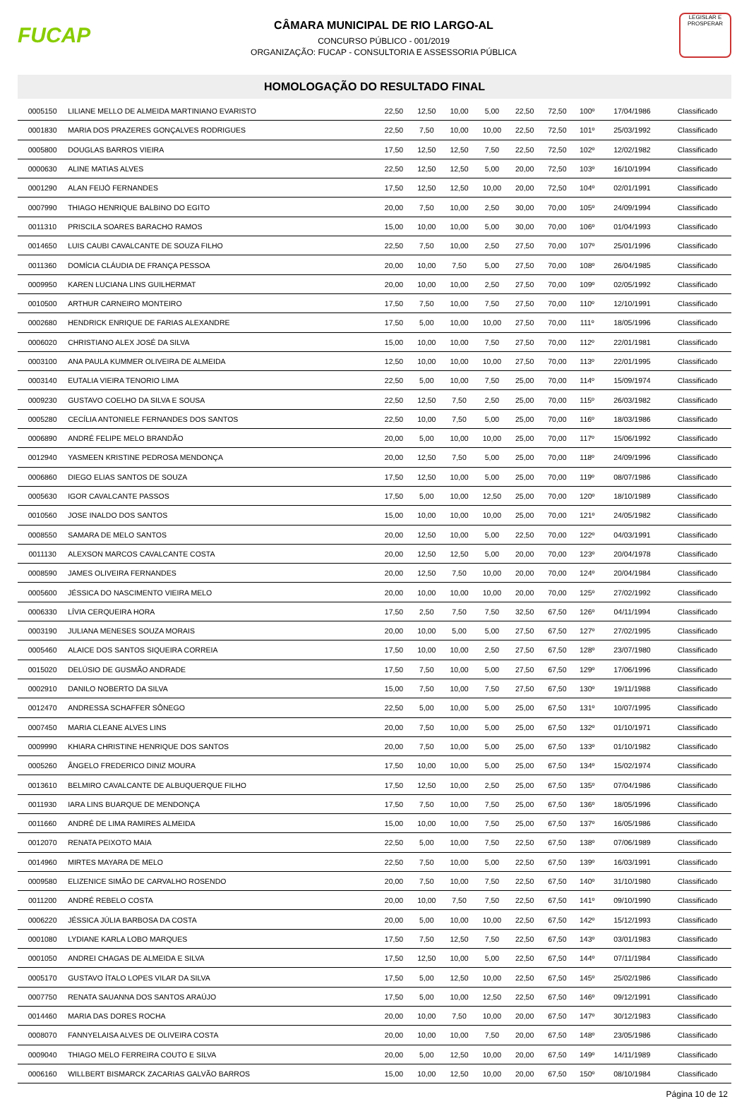FUCAP
CÂMARA MUNICIPAL DE RIO LARGO-AL
CONCURSO PÚBLICO - 001/2019
ORGANIZAÇÃO: FUCAP - CONSULTORIA E ASSESSORIA PÚBLICA
LEGISLAR E PROSPERAR
HOMOLOGAÇÃO DO RESULTADO FINAL
| 0005150 | LILIANE MELLO DE ALMEIDA MARTINIANO EVARISTO | 22,50 | 12,50 | 10,00 | 5,00 | 22,50 | 72,50 | 100º | 17/04/1986 | Classificado |
| 0001830 | MARIA DOS PRAZERES GONÇALVES RODRIGUES | 22,50 | 7,50 | 10,00 | 10,00 | 22,50 | 72,50 | 101º | 25/03/1992 | Classificado |
| 0005800 | DOUGLAS BARROS VIEIRA | 17,50 | 12,50 | 12,50 | 7,50 | 22,50 | 72,50 | 102º | 12/02/1982 | Classificado |
| 0000630 | ALINE MATIAS ALVES | 22,50 | 12,50 | 12,50 | 5,00 | 20,00 | 72,50 | 103º | 16/10/1994 | Classificado |
| 0001290 | ALAN FEIJÓ FERNANDES | 17,50 | 12,50 | 12,50 | 10,00 | 20,00 | 72,50 | 104º | 02/01/1991 | Classificado |
| 0007990 | THIAGO HENRIQUE BALBINO DO EGITO | 20,00 | 7,50 | 10,00 | 2,50 | 30,00 | 70,00 | 105º | 24/09/1994 | Classificado |
| 0011310 | PRISCILA SOARES BARACHO RAMOS | 15,00 | 10,00 | 10,00 | 5,00 | 30,00 | 70,00 | 106º | 01/04/1993 | Classificado |
| 0014650 | LUIS CAUBI CAVALCANTE DE SOUZA FILHO | 22,50 | 7,50 | 10,00 | 2,50 | 27,50 | 70,00 | 107º | 25/01/1996 | Classificado |
| 0011360 | DOMÍCIA CLÁUDIA DE FRANÇA PESSOA | 20,00 | 10,00 | 7,50 | 5,00 | 27,50 | 70,00 | 108º | 26/04/1985 | Classificado |
| 0009950 | KAREN LUCIANA LINS GUILHERMAT | 20,00 | 10,00 | 10,00 | 2,50 | 27,50 | 70,00 | 109º | 02/05/1992 | Classificado |
| 0010500 | ARTHUR CARNEIRO MONTEIRO | 17,50 | 7,50 | 10,00 | 7,50 | 27,50 | 70,00 | 110º | 12/10/1991 | Classificado |
| 0002680 | HENDRICK ENRIQUE DE FARIAS ALEXANDRE | 17,50 | 5,00 | 10,00 | 10,00 | 27,50 | 70,00 | 111º | 18/05/1996 | Classificado |
| 0006020 | CHRISTIANO ALEX JOSÉ DA SILVA | 15,00 | 10,00 | 10,00 | 7,50 | 27,50 | 70,00 | 112º | 22/01/1981 | Classificado |
| 0003100 | ANA PAULA KUMMER OLIVEIRA DE ALMEIDA | 12,50 | 10,00 | 10,00 | 10,00 | 27,50 | 70,00 | 113º | 22/01/1995 | Classificado |
| 0003140 | EUTALIA VIEIRA TENORIO LIMA | 22,50 | 5,00 | 10,00 | 7,50 | 25,00 | 70,00 | 114º | 15/09/1974 | Classificado |
| 0009230 | GUSTAVO COELHO DA SILVA E SOUSA | 22,50 | 12,50 | 7,50 | 2,50 | 25,00 | 70,00 | 115º | 26/03/1982 | Classificado |
| 0005280 | CECÍLIA ANTONIELE FERNANDES DOS SANTOS | 22,50 | 10,00 | 7,50 | 5,00 | 25,00 | 70,00 | 116º | 18/03/1986 | Classificado |
| 0006890 | ANDRÉ FELIPE MELO BRANDÃO | 20,00 | 5,00 | 10,00 | 10,00 | 25,00 | 70,00 | 117º | 15/06/1992 | Classificado |
| 0012940 | YASMEEN KRISTINE PEDROSA MENDONÇA | 20,00 | 12,50 | 7,50 | 5,00 | 25,00 | 70,00 | 118º | 24/09/1996 | Classificado |
| 0006860 | DIEGO ELIAS SANTOS DE SOUZA | 17,50 | 12,50 | 10,00 | 5,00 | 25,00 | 70,00 | 119º | 08/07/1986 | Classificado |
| 0005630 | IGOR CAVALCANTE PASSOS | 17,50 | 5,00 | 10,00 | 12,50 | 25,00 | 70,00 | 120º | 18/10/1989 | Classificado |
| 0010560 | JOSE INALDO DOS SANTOS | 15,00 | 10,00 | 10,00 | 10,00 | 25,00 | 70,00 | 121º | 24/05/1982 | Classificado |
| 0008550 | SAMARA DE MELO SANTOS | 20,00 | 12,50 | 10,00 | 5,00 | 22,50 | 70,00 | 122º | 04/03/1991 | Classificado |
| 0011130 | ALEXSON MARCOS CAVALCANTE COSTA | 20,00 | 12,50 | 12,50 | 5,00 | 20,00 | 70,00 | 123º | 20/04/1978 | Classificado |
| 0008590 | JAMES OLIVEIRA FERNANDES | 20,00 | 12,50 | 7,50 | 10,00 | 20,00 | 70,00 | 124º | 20/04/1984 | Classificado |
| 0005600 | JÉSSICA DO NASCIMENTO VIEIRA MELO | 20,00 | 10,00 | 10,00 | 10,00 | 20,00 | 70,00 | 125º | 27/02/1992 | Classificado |
| 0006330 | LÍVIA CERQUEIRA HORA | 17,50 | 2,50 | 7,50 | 7,50 | 32,50 | 67,50 | 126º | 04/11/1994 | Classificado |
| 0003190 | JULIANA MENESES SOUZA MORAIS | 20,00 | 10,00 | 5,00 | 5,00 | 27,50 | 67,50 | 127º | 27/02/1995 | Classificado |
| 0005460 | ALAICE DOS SANTOS SIQUEIRA CORREIA | 17,50 | 10,00 | 10,00 | 2,50 | 27,50 | 67,50 | 128º | 23/07/1980 | Classificado |
| 0015020 | DELÚSIO DE GUSMÃO ANDRADE | 17,50 | 7,50 | 10,00 | 5,00 | 27,50 | 67,50 | 129º | 17/06/1996 | Classificado |
| 0002910 | DANILO NOBERTO DA SILVA | 15,00 | 7,50 | 10,00 | 7,50 | 27,50 | 67,50 | 130º | 19/11/1988 | Classificado |
| 0012470 | ANDRESSA SCHAFFER SÔNEGO | 22,50 | 5,00 | 10,00 | 5,00 | 25,00 | 67,50 | 131º | 10/07/1995 | Classificado |
| 0007450 | MARIA CLEANE ALVES LINS | 20,00 | 7,50 | 10,00 | 5,00 | 25,00 | 67,50 | 132º | 01/10/1971 | Classificado |
| 0009990 | KHIARA CHRISTINE HENRIQUE DOS SANTOS | 20,00 | 7,50 | 10,00 | 5,00 | 25,00 | 67,50 | 133º | 01/10/1982 | Classificado |
| 0005260 | ÂNGELO FREDERICO DINIZ MOURA | 17,50 | 10,00 | 10,00 | 5,00 | 25,00 | 67,50 | 134º | 15/02/1974 | Classificado |
| 0013610 | BELMIRO CAVALCANTE DE ALBUQUERQUE FILHO | 17,50 | 12,50 | 10,00 | 2,50 | 25,00 | 67,50 | 135º | 07/04/1986 | Classificado |
| 0011930 | IARA LINS BUARQUE DE MENDONÇA | 17,50 | 7,50 | 10,00 | 7,50 | 25,00 | 67,50 | 136º | 18/05/1996 | Classificado |
| 0011660 | ANDRÉ DE LIMA RAMIRES ALMEIDA | 15,00 | 10,00 | 10,00 | 7,50 | 25,00 | 67,50 | 137º | 16/05/1986 | Classificado |
| 0012070 | RENATA PEIXOTO MAIA | 22,50 | 5,00 | 10,00 | 7,50 | 22,50 | 67,50 | 138º | 07/06/1989 | Classificado |
| 0014960 | MIRTES MAYARA DE MELO | 22,50 | 7,50 | 10,00 | 5,00 | 22,50 | 67,50 | 139º | 16/03/1991 | Classificado |
| 0009580 | ELIZENICE SIMÃO DE CARVALHO ROSENDO | 20,00 | 7,50 | 10,00 | 7,50 | 22,50 | 67,50 | 140º | 31/10/1980 | Classificado |
| 0011200 | ANDRÉ REBELO COSTA | 20,00 | 10,00 | 7,50 | 7,50 | 22,50 | 67,50 | 141º | 09/10/1990 | Classificado |
| 0006220 | JÉSSICA JÚLIA BARBOSA DA COSTA | 20,00 | 5,00 | 10,00 | 10,00 | 22,50 | 67,50 | 142º | 15/12/1993 | Classificado |
| 0001080 | LYDIANE KARLA LOBO MARQUES | 17,50 | 7,50 | 12,50 | 7,50 | 22,50 | 67,50 | 143º | 03/01/1983 | Classificado |
| 0001050 | ANDREI CHAGAS DE ALMEIDA E SILVA | 17,50 | 12,50 | 10,00 | 5,00 | 22,50 | 67,50 | 144º | 07/11/1984 | Classificado |
| 0005170 | GUSTAVO ÍTALO LOPES VILAR DA SILVA | 17,50 | 5,00 | 12,50 | 10,00 | 22,50 | 67,50 | 145º | 25/02/1986 | Classificado |
| 0007750 | RENATA SAUANNA DOS SANTOS ARAÚJO | 17,50 | 5,00 | 10,00 | 12,50 | 22,50 | 67,50 | 146º | 09/12/1991 | Classificado |
| 0014460 | MARIA DAS DORES ROCHA | 20,00 | 10,00 | 7,50 | 10,00 | 20,00 | 67,50 | 147º | 30/12/1983 | Classificado |
| 0008070 | FANNYELAISA ALVES DE OLIVEIRA COSTA | 20,00 | 10,00 | 10,00 | 7,50 | 20,00 | 67,50 | 148º | 23/05/1986 | Classificado |
| 0009040 | THIAGO MELO FERREIRA COUTO E SILVA | 20,00 | 5,00 | 12,50 | 10,00 | 20,00 | 67,50 | 149º | 14/11/1989 | Classificado |
| 0006160 | WILLBERT BISMARCK ZACARIAS GALVÃO BARROS | 15,00 | 10,00 | 12,50 | 10,00 | 20,00 | 67,50 | 150º | 08/10/1984 | Classificado |
Página 10 de 12